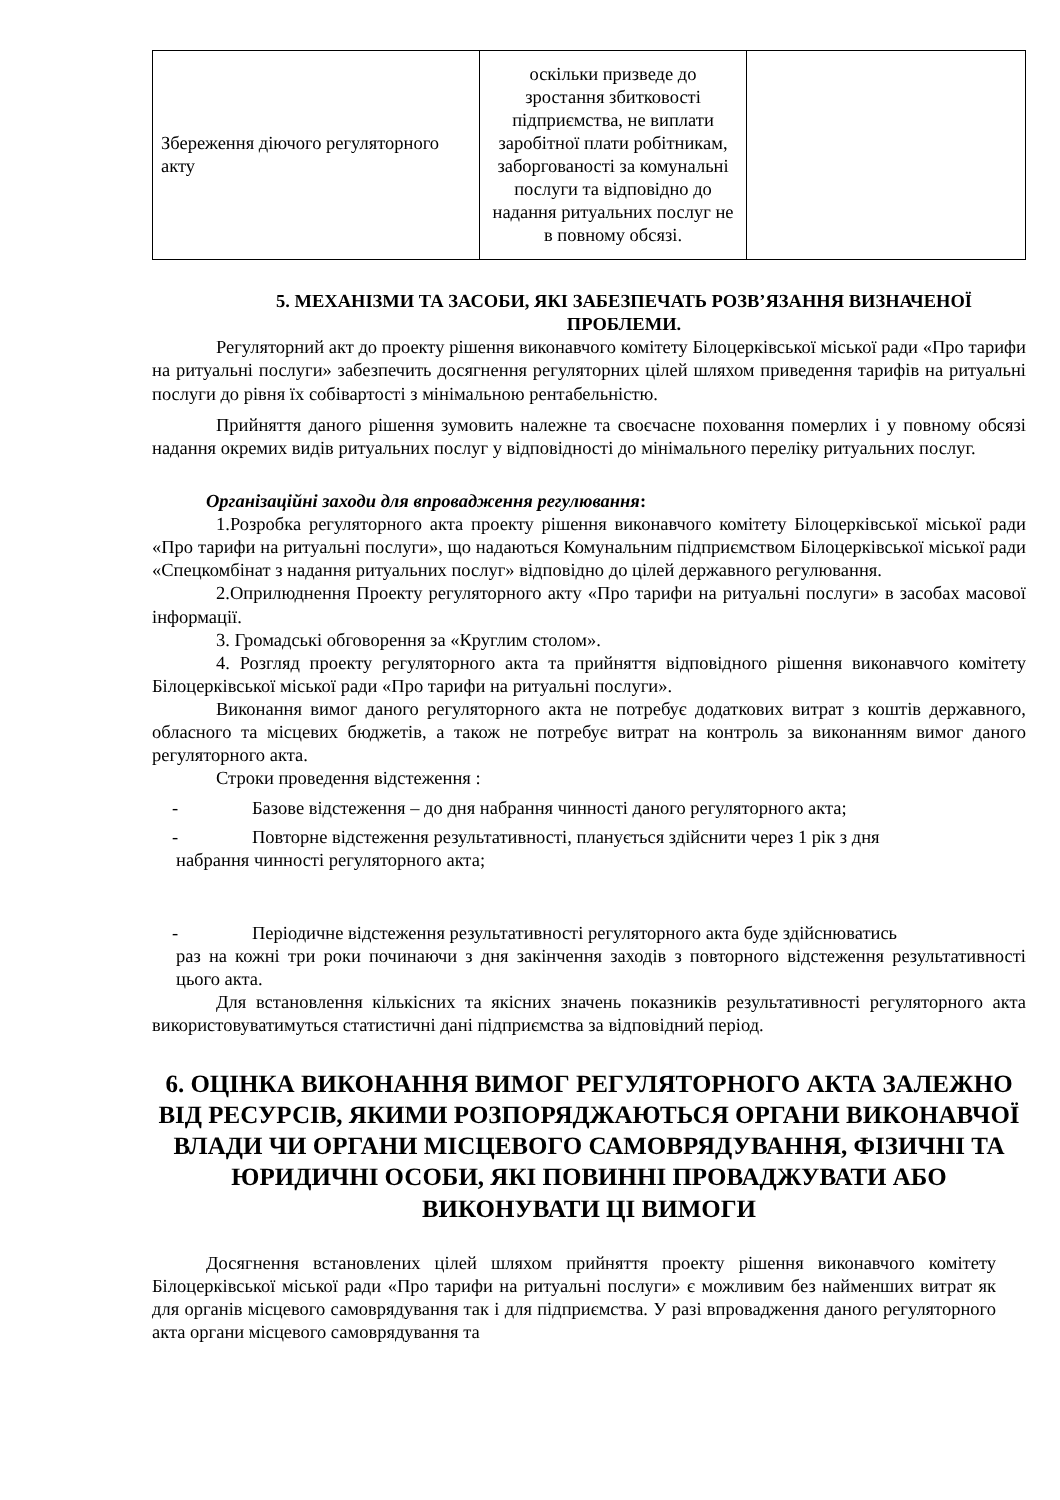| Збереження діючого регуляторного акту | оскільки призведе до зростання збитковості підприємства, не виплати заробітної плати робітникам, заборгованості за комунальні послуги та відповідно до надання ритуальних послуг не в повному обсязі. | |
5. МЕХАНІЗМИ ТА ЗАСОБИ, ЯКІ ЗАБЕЗПЕЧАТЬ РОЗВ’ЯЗАННЯ ВИЗНАЧЕНОЇ ПРОБЛЕМИ.
Регуляторний акт до проекту рішення виконавчого комітету Білоцерківської міської ради «Про тарифи на ритуальні послуги» забезпечить досягнення регуляторних цілей шляхом приведення тарифів на ритуальні послуги до рівня їх собівартості з мінімальною рентабельністю.
Прийняття даного рішення зумовить належне та своєчасне поховання померлих і у повному обсязі надання окремих видів ритуальних послуг у відповідності до мінімального переліку ритуальних послуг.
Організаційні заходи для впровадження регулювання:
1.Розробка регуляторного акта проекту рішення виконавчого комітету Білоцерківської міської ради «Про тарифи на ритуальні послуги», що надаються Комунальним підприємством Білоцерківської міської ради «Спецкомбінат з надання ритуальних послуг» відповідно до цілей державного регулювання.
2.Оприлюднення Проекту регуляторного акту «Про тарифи на ритуальні послуги» в засобах масової інформації.
3. Громадські обговорення за «Круглим столом».
4. Розгляд проекту регуляторного акта та прийняття відповідного рішення виконавчого комітету Білоцерківської міської ради «Про тарифи на ритуальні послуги».
Виконання вимог даного регуляторного акта не потребує додаткових витрат з коштів державного, обласного та місцевих бюджетів, а також не потребує витрат на контроль за виконанням вимог даного регуляторного акта.
Строки проведення відстеження :
- Базове відстеження – до дня набрання чинності даного регуляторного акта;
- Повторне відстеження результативності, планується здійснити через 1 рік з дня
набрання чинності регуляторного акта;
- Періодичне відстеження результативності регуляторного акта буде здійснюватись
раз на кожні три роки починаючи з дня закінчення заходів з повторного відстеження результативності цього акта.
Для встановлення кількісних та якісних значень показників результативності регуляторного акта використовуватимуться статистичні дані підприємства за відповідний період.
6. ОЦІНКА ВИКОНАННЯ ВИМОГ РЕГУЛЯТОРНОГО АКТА ЗАЛЕЖНО ВІД РЕСУРСІВ, ЯКИМИ РОЗПОРЯДЖАЮТЬСЯ ОРГАНИ ВИКОНАВЧОЇ ВЛАДИ ЧИ ОРГАНИ МІСЦЕВОГО САМОВРЯДУВАННЯ, ФІЗИЧНІ ТА ЮРИДИЧНІ ОСОБИ, ЯКІ ПОВИННІ ПРОВАДЖУВАТИ АБО ВИКОНУВАТИ ЦІ ВИМОГИ
Досягнення встановлених цілей шляхом прийняття проекту рішення виконавчого комітету Білоцерківської міської ради «Про тарифи на ритуальні послуги» є можливим без найменших витрат як для органів місцевого самоврядування так і для підприємства. У разі впровадження даного регуляторного акта органи місцевого самоврядування та